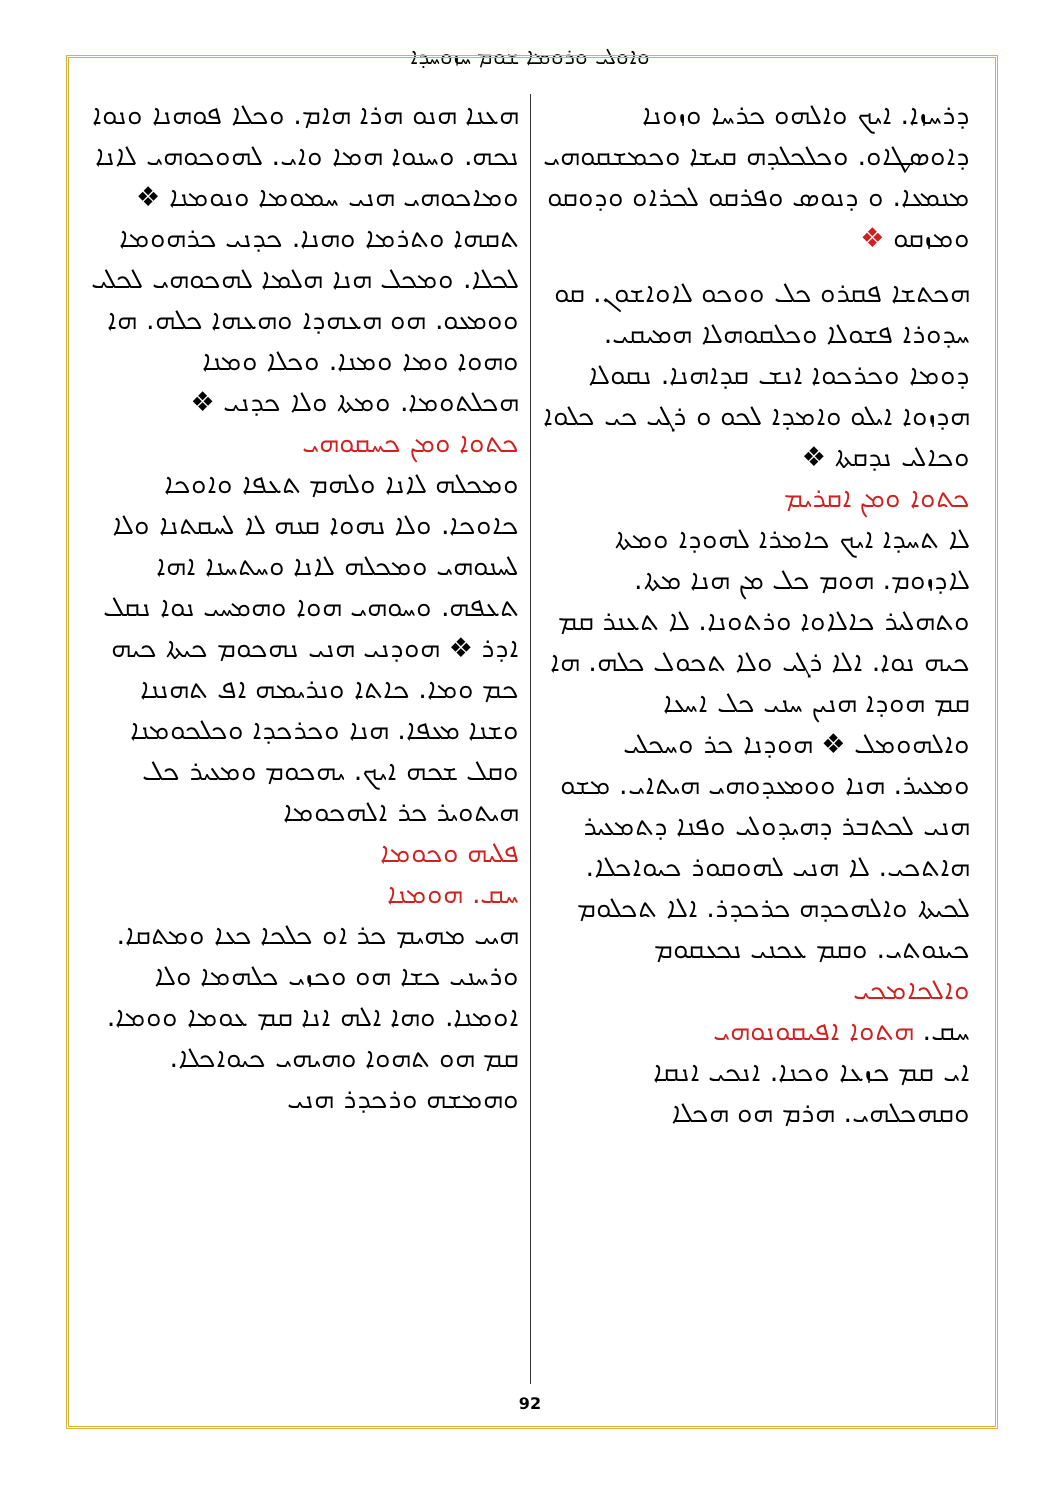ܘܐܘܠܝ ܘܪܘܡܐ ܫܘܡ ܚܙܘܚܕܐ
ܕܪܚܙܐ. ܐܝܟ ܘܐܠܗܘ ܟܪܚܐ ܘܙܘܢܐ ܕܐܘܣܛܐܘ. ܘܟܠܟܠܕܗ ܩܝܫܐ ܘܟܡܫܩܘܗܝ ܡܢܡܥܐ. ܘ ܕܢܘܣ ܘܦܪܩܘ ܠܟܪܐܘ ܘܕܘܩܘ ܘܡܙܩܘ ❖
ܗܟܬܫܐ ܦܩܪܘ ܟܠ ܘܘܟܘ ܠܐܘܐܫܘܢ. ܩܘ ܚܕܘܪܐ ܦܫܘܠܐ ܘܟܠܩܘܗܠܐ ܗܡܝܩܝ. ܕܘܡܐ ܘܟܪܟܘܐ ܐܢܫ ܩܕܐܗܢܐ. ܢܩܘܠܐ ܗܕܙܘܐ ܐܝܠܘ ܘܐܡܕܐ ܠܟܘ ܘ ܪܓܝ ܟܝ ܟܠܘܐ ܘܟܐܠܝ ܢܕܩܬܐ ❖
ܟܬܘܐ ܘܡܢ ܐܩܪܝܡ
ܠܐ ܬܚܕܐ ܐܝܟ ܟܐܡܪܐ ܠܗܘܕܐ ܘܡܬܐ ܠܐܕܙܘܡ. ܗܘܡ ܟܠ ܡܢ ܗܢܐ ܡܬܐ. ܘܬܗܠܝܪ ܟܐܠܐܘܐ ܘܪܬܘܢܐ. ܠܐ ܬܥܢܪ ܩܡ ܟܝܗ ܢܘܐ. ܐܠܐ ܪܓܝ ܘܠܐ ܬܟܘܠ ܟܠܗ. ܗܐ ܩܡ ܗܘܕܐ ܗܢܝܢ ܚܢܝ ܟܠ ܐܚܥܐ ܘܐܠܗܘܡܠ ❖ ܗܘܕܢܐ ܟܪ ܘܚܟܠܝ ܘܡܥܝܪ. ܗܢܐ ܘܘܡܥܕܘܗܝ ܗܝܬܐܝ. ܡܫܘ ܗܢܝ ܠܟܬܒܪ ܕܗܝܕܘܠܝ ܘܦܢܐ ܕܬܡܥܝܪ ܗܐܬܟܝ. ܠܐ ܗܢܝ ܠܗܘܩܘܪ ܟܝܘܐܟܠܐ. ܠܟܝܬܐ ܘܐܠܗܟܕܗ ܟܪܟܕܪ. ܐܠܐ ܬܟܠܘܡ ܟܝܢܘܬܝ. ܘܩܡ ܥܟܢܝ ܢܟܥܩܘܡ
ܘܐܠܟܐܡܟܝ
ܚܩ. ܗܬܘܐ ܐܦܝܩܘܢܘܗܝ
ܐܝ ܩܡ ܟܙܥܐ ܘܟܢܐ. ܐܢܟܝ ܐܢܩܐ ܘܩܗܟܠܗܝ. ܗܪܡ ܗܘ ܗܟܠܐ
ܗܥܢܐ ܗܢܘ ܗܪܐ ܗܐܡ. ܘܟܠܐ ܦܘܗܢܐ ܘܢܘܐ ܢܟܗ. ܘܚܢܘܐ ܗܡܐ ܘܐܝ. ܠܗܘܟܘܗܝ ܠܐܢܐ ܘܡܐܟܘܗܝ ܗܢܝ ܚܡܘܡܐ ܘܢܘܡܢܐ ❖ ܬܩܗܐ ܘܬܪܡܐ ܘܗܢܐ. ܟܕܢܝ ܟܪܗܘܡܐ ܠܟܠܐ. ܘܡܟܠ ܗܢܐ ܗܠܡܐ ܠܗܟܘܗܝ ܠܟܠܝ ܘܘܡܥܘ. ܗܘ ܗܥܗܕܐ ܘܗܥܗܐ ܟܠܗ. ܗܐ ܘܗܘܐ ܘܡܐ ܘܡܢܐ. ܘܟܠܐ ܘܡܢܐ ܗܟܠܬܘܡܐ. ܘܡܬܐ ܘܠܐ ܟܕܢܝ ❖
ܟܬܘܐ ܘܡܢ ܟܚܩܘܗܝ
ܘܡܟܠܗ ܠܐܢܐ ܘܠܗܡ ܬܥܦܐ ܘܐܘܟܐ ܟܐܘܟܐ. ܘܠܐ ܢܗܘܐ ܩܢܗ ܠܐ ܠܚܩܬܢܐ ܘܠܐ ܠܚܢܘܗܝ ܘܡܟܠܗ ܠܐܢܐ ܘܚܬܚܢܐ ܐܗܐ ܬܥܦܗ. ܘܚܘܗܝ ܗܘܐ ܘܗܡܚܝ ܢܘܐ ܢܩܠ ܐܕܪ ❖ ܗܘܕܢܝ ܗܢܝ ܢܗܟܘܡ ܟܝܬܐ ܟܝܗ ܟܡ ܘܡܐ. ܟܐܬܐ ܘܢܪܝܡܗ ܐܦ ܬܗܢܢܐ ܘܫܢܐ ܡܥܦܐ. ܗܢܐ ܘܟܪܟܕܐ ܘܟܠܟܘܡܢܐ ܘܩܠ ܫܟܗ ܐܝܟ. ܝܗܟܘܡ ܘܡܥܝܪ ܟܠ ܗܝܬܘܝܪ ܟܪ ܐܠܗܟܘܡܐ
ܦܠܝܗ ܘܟܘܡܐ
ܚܩ. ܗܘܡܢܐ
ܗܝܝ ܡܗܝܡ ܟܪ ܐܘ ܟܠܟܐ ܟܥܐ ܘܡܬܩܐ. ܘܪܚܢܝ ܟܫܐ ܗܘ ܘܟܙܝ ܟܠܗܡܐ ܘܠܐ ܐܘܡܢܐ. ܘܗܐ ܐܠܗ ܐܢܐ ܩܡ ܥܘܡܐ ܘܘܡܐ. ܩܡ ܗܘ ܬܗܘܐ ܘܗܝܗܝ ܟܝܘܐܟܠܐ. ܘܗܡܫܗ ܘܪܟܕܪ ܗܢܝ
92